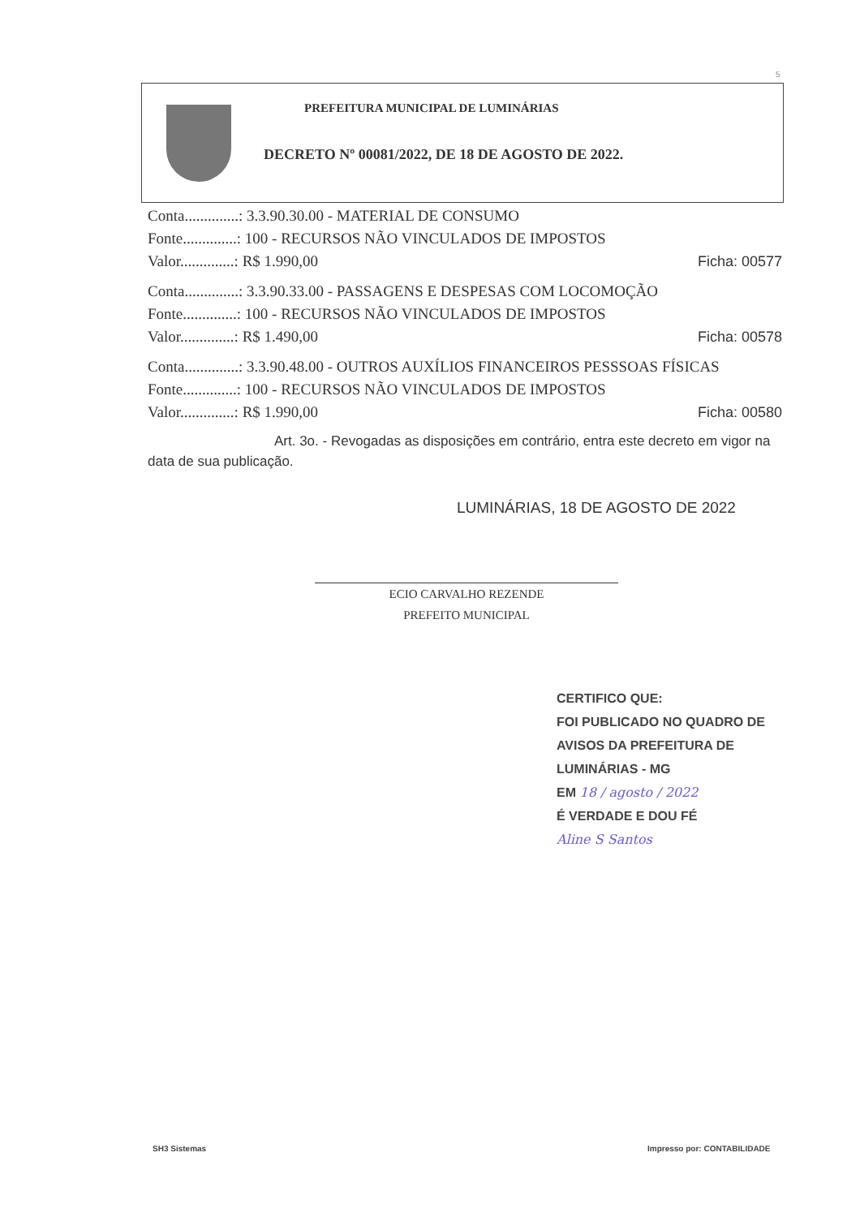5
PREFEITURA MUNICIPAL DE LUMINÁRIAS
DECRETO Nº 00081/2022, DE 18 DE AGOSTO DE 2022.
Conta..............: 3.3.90.30.00 - MATERIAL DE CONSUMO
Fonte..............: 100 - RECURSOS NÃO VINCULADOS DE IMPOSTOS
Valor..............: R$ 1.990,00 Ficha: 00577
Conta..............: 3.3.90.33.00 - PASSAGENS E DESPESAS COM LOCOMOÇÃO
Fonte..............: 100 - RECURSOS NÃO VINCULADOS DE IMPOSTOS
Valor..............: R$ 1.490,00 Ficha: 00578
Conta..............: 3.3.90.48.00 - OUTROS AUXÍLIOS FINANCEIROS PESSSOAS FÍSICAS
Fonte..............: 100 - RECURSOS NÃO VINCULADOS DE IMPOSTOS
Valor..............: R$ 1.990,00 Ficha: 00580
Art. 3o. - Revogadas as disposições em contrário, entra este decreto em vigor na data de sua publicação.
LUMINÁRIAS, 18 DE AGOSTO DE 2022
ECIO CARVALHO REZENDE
PREFEITO MUNICIPAL
CERTIFICO QUE:
FOI PUBLICADO NO QUADRO DE
AVISOS DA PREFEITURA DE
LUMINÁRIAS - MG
EM 18 / agosto / 2022
É VERDADE E DOU FÉ
Aline S Santos
SH3 Sistemas Impresso por: CONTABILIDADE